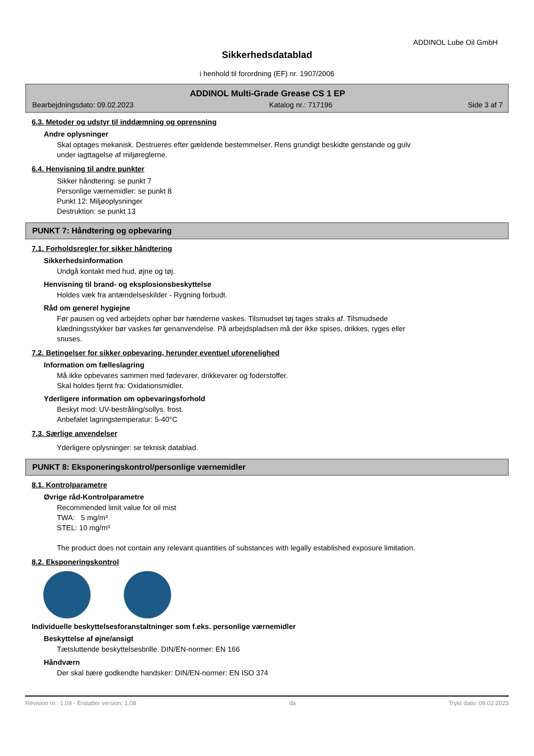ADDINOL Lube Oil GmbH
Sikkerhedsdatablad
i henhold til forordning (EF) nr. 1907/2006
ADDINOL Multi-Grade Grease CS 1 EP
Bearbejdningsdato: 09.02.2023 Katalog nr.: 717196 Side 3 af 7
6.3. Metoder og udstyr til inddæmning og oprensning
Andre oplysninger
Skal optages mekanisk. Destrueres efter gældende bestemmelser. Rens grundigt beskidte genstande og gulv
under iagttagelse af miljøreglerne.
6.4. Henvisning til andre punkter
Sikker håndtering: se punkt 7
Personlige værnemidler: se punkt 8
Punkt 12: Miljøoplysninger
Destruktion: se punkt 13
PUNKT 7: Håndtering og opbevaring
7.1. Forholdsregler for sikker håndtering
Sikkerhedsinformation
Undgå kontakt med hud, øjne og tøj.
Henvisning til brand- og eksplosionsbeskyttelse
Holdes væk fra antændelseskilder - Rygning forbudt.
Råd om generel hygiejne
Før pausen og ved arbejdets ophør bør hænderne vaskes. Tilsmudset tøj tages straks af. Tilsmudsede
klædningsstykker bør vaskes før genanvendelse. På arbejdspladsen må der ikke spises, drikkes, ryges eller
snuses.
7.2. Betingelser for sikker opbevaring, herunder eventuel uforenelighed
Information om fælleslagring
Må ikke opbevares sammen med fødevarer, drikkevarer og foderstoffer.
Skal holdes fjernt fra: Oxidationsmidler.
Yderligere information om opbevaringsforhold
Beskyt mod: UV-bestråling/sollys. frost.
Anbefalet lagringstemperatur: 5-40°C
7.3. Særlige anvendelser
Yderligere oplysninger: se teknisk datablad.
PUNKT 8: Eksponeringskontrol/personlige værnemidler
8.1. Kontrolparametre
Øvrige råd-Kontrolparametre
Recommended limit value for oil mist
TWA: 5 mg/m³
STEL: 10 mg/m³
The product does not contain any relevant quantities of substances with legally established exposure limitation.
8.2. Eksponeringskontrol
Individuelle beskyttelsesforanstaltninger som f.eks. personlige værnemidler
Beskyttelse af øjne/ansigt
Tætsluttende beskyttelsesbrille. DIN/EN-normer: EN 166
Håndværn
Der skal bære godkendte handsker: DIN/EN-normer: EN ISO 374
Revision nr.: 1,09 - Erstatter version: 1,08 da Trykt dato: 09.02.2023